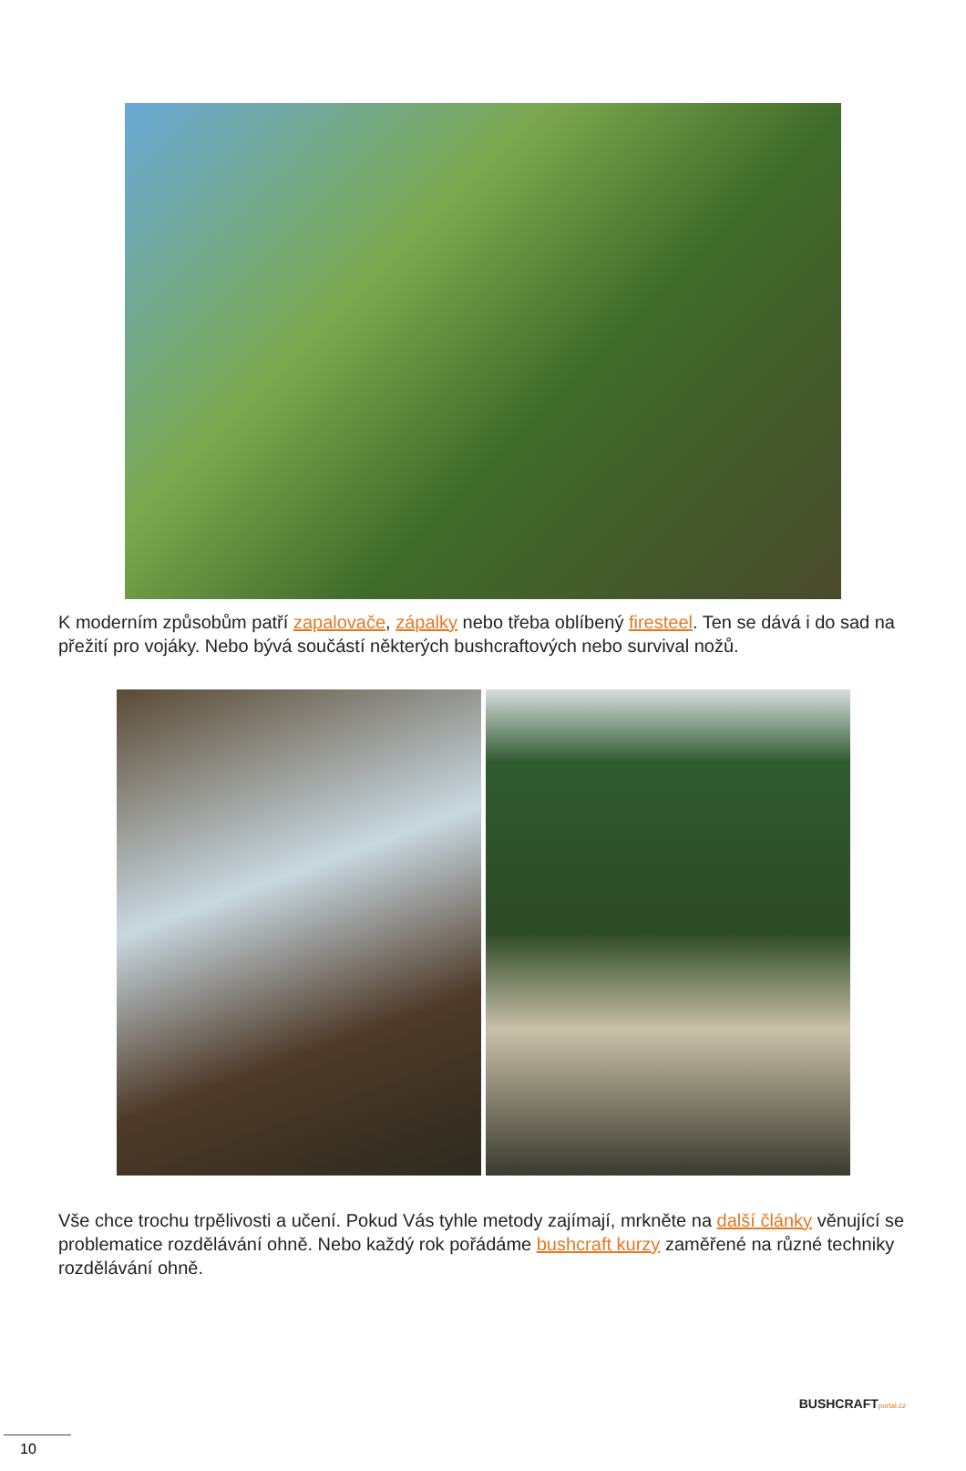K moderním způsobům patří zapalovače, zápalky nebo třeba oblíbený firesteel. Ten se dává i do sad na přežití pro vojáky. Nebo bývá součástí některých bushcraftových nebo survival nožů.
Vše chce trochu trpělivosti a učení. Pokud Vás tyhle metody zajímají, mrkněte na další články věnující se problematice rozdělávání ohně. Nebo každý rok pořádáme bushcraft kurzy zaměřené na různé techniky rozdělávání ohně.
BUSHCRAFTportal.cz
10